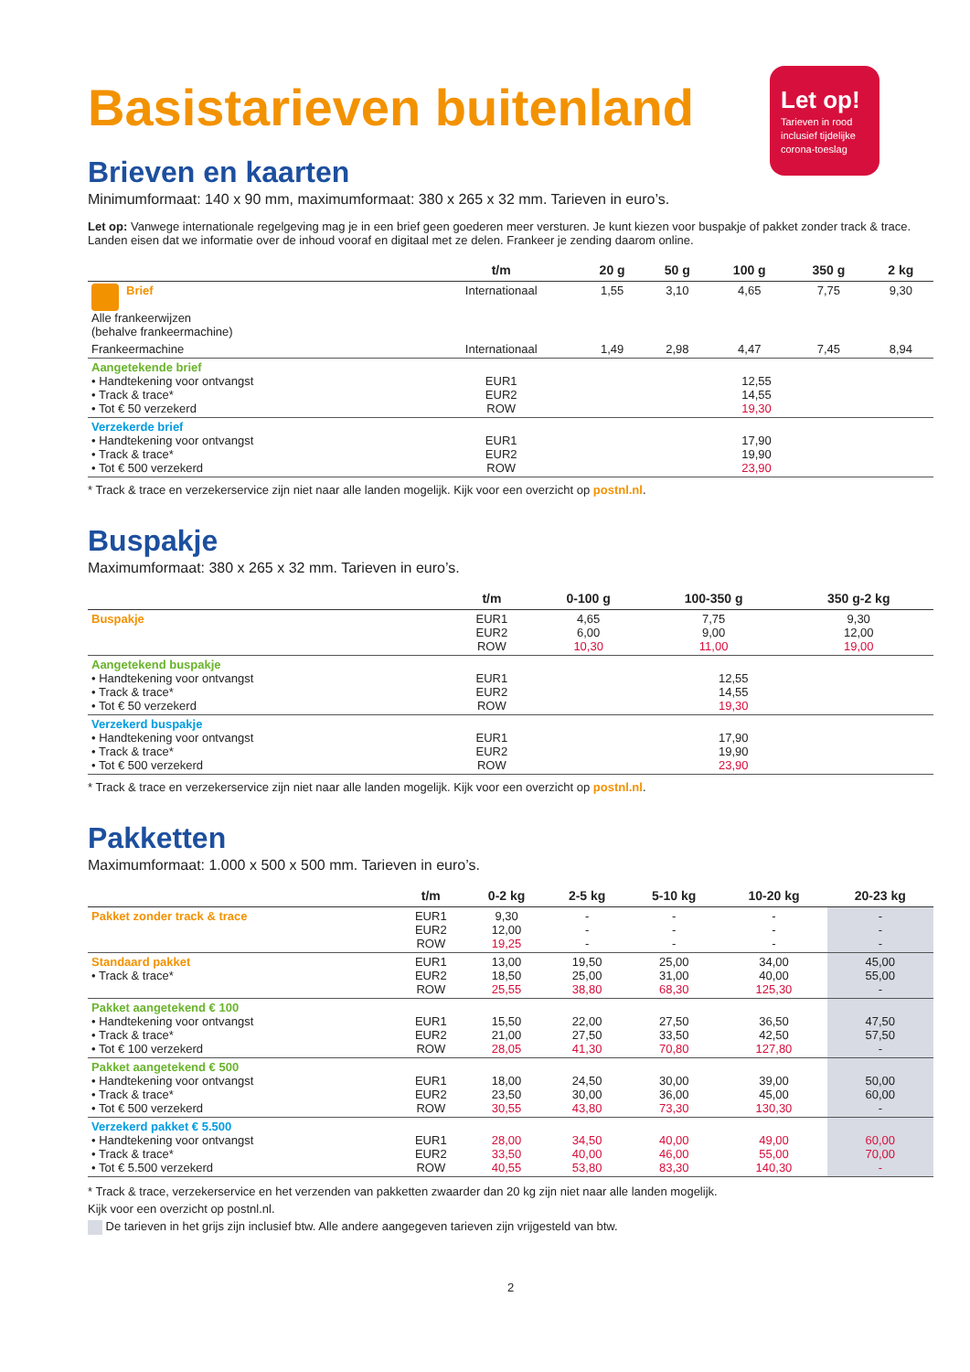Let op!
Tarieven in rood inclusief tijdelijke corona-toeslag
Basistarieven buitenland
Brieven en kaarten
Minimumformaat: 140 x 90 mm, maximumformaat: 380 x 265 x 32 mm. Tarieven in euro’s.
Let op: Vanwege internationale regelgeving mag je in een brief geen goederen meer versturen. Je kunt kiezen voor buspakje of pakket zonder track & trace. Landen eisen dat we informatie over de inhoud vooraf en digitaal met ze delen. Frankeer je zending daarom online.
| | t/m | 20 g | 50 g | 100 g | 350 g | 2 kg |
| --- | --- | --- | --- | --- | --- | --- |
| Brief Alle frankeerwijzen (behalve frankeermachine) | Internationaal | 1,55 | 3,10 | 4,65 | 7,75 | 9,30 |
| Frankeermachine | Internationaal | 1,49 | 2,98 | 4,47 | 7,45 | 8,94 |
| Aangetekende brief • Handtekening voor ontvangst • Track & trace* • Tot € 50 verzekerd | EUR1 EUR2 ROW | 12,55 14,55 19,30 | | | | |
| Verzekerde brief • Handtekening voor ontvangst • Track & trace* • Tot € 500 verzekerd | EUR1 EUR2 ROW | 17,90 19,90 23,90 | | | | |
* Track & trace en verzekerservice zijn niet naar alle landen mogelijk. Kijk voor een overzicht op postnl.nl.
Buspakje
Maximumformaat: 380 x 265 x 32 mm. Tarieven in euro’s.
| | t/m | 0-100 g | 100-350 g | 350 g-2 kg |
| --- | --- | --- | --- | --- |
| Buspakje | EUR1 EUR2 ROW | 4,65 6,00 10,30 | 7,75 9,00 11,00 | 9,30 12,00 19,00 |
| Aangetekend buspakje • Handtekening voor ontvangst • Track & trace* • Tot € 50 verzekerd | EUR1 EUR2 ROW | 12,55 14,55 19,30 | | |
| Verzekerd buspakje • Handtekening voor ontvangst • Track & trace* • Tot € 500 verzekerd | EUR1 EUR2 ROW | 17,90 19,90 23,90 | | |
* Track & trace en verzekerservice zijn niet naar alle landen mogelijk. Kijk voor een overzicht op postnl.nl.
Pakketten
Maximumformaat: 1.000 x 500 x 500 mm. Tarieven in euro’s.
| | t/m | 0-2 kg | 2-5 kg | 5-10 kg | 10-20 kg | 20-23 kg |
| --- | --- | --- | --- | --- | --- | --- |
| Pakket zonder track & trace | EUR1 EUR2 ROW | 9,30 12,00 19,25 | - - - | - - - | - - - | - - - |
| Standaard pakket • Track & trace* | EUR1 EUR2 ROW | 13,00 18,50 25,55 | 19,50 25,00 38,80 | 25,00 31,00 68,30 | 34,00 40,00 125,30 | 45,00 55,00 - |
| Pakket aangetekend € 100 • Handtekening voor ontvangst • Track & trace* • Tot € 100 verzekerd | EUR1 EUR2 ROW | 15,50 21,00 28,05 | 22,00 27,50 41,30 | 27,50 33,50 70,80 | 36,50 42,50 127,80 | 47,50 57,50 - |
| Pakket aangetekend € 500 • Handtekening voor ontvangst • Track & trace* • Tot € 500 verzekerd | EUR1 EUR2 ROW | 18,00 23,50 30,55 | 24,50 30,00 43,80 | 30,00 36,00 73,30 | 39,00 45,00 130,30 | 50,00 60,00 - |
| Verzekerd pakket € 5.500 • Handtekening voor ontvangst • Track & trace* • Tot € 5.500 verzekerd | EUR1 EUR2 ROW | 28,00 33,50 40,55 | 34,50 40,00 53,80 | 40,00 46,00 83,30 | 49,00 55,00 140,30 | 60,00 70,00 - |
* Track & trace, verzekerservice en het verzenden van pakketten zwaarder dan 20 kg zijn niet naar alle landen mogelijk.
Kijk voor een overzicht op postnl.nl.
De tarieven in het grijs zijn inclusief btw. Alle andere aangegeven tarieven zijn vrijgesteld van btw.
2